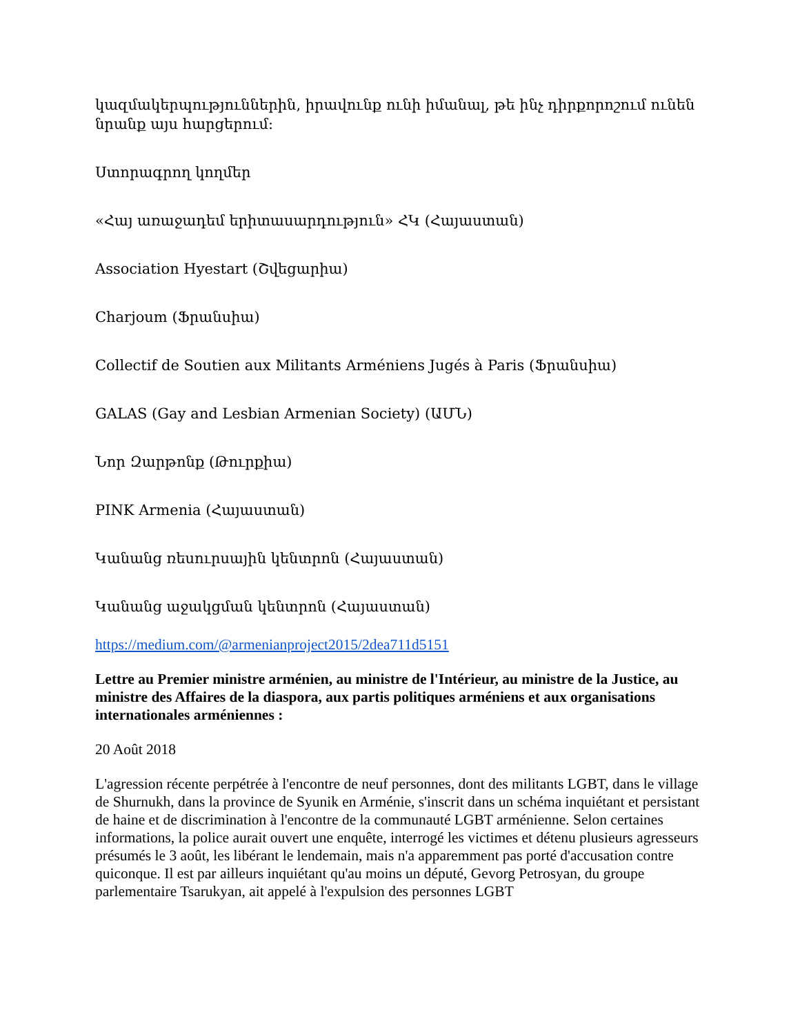կազմակերպություններին, իրավունք ունի իմանալ, թե ինչ դիրքորոշում ունեն նրանք այս հարցերում:
Ստորագրող կողմեր
«Հայ առաջադեմ երիտասարդություն» ՀԿ (Հայաստան)
Association Hyestart (Շվեցարիա)
Charjoum (Ֆրանսիա)
Collectif de Soutien aux Militants Arméniens Jugés à Paris (Ֆրանսիա)
GALAS (Gay and Lesbian Armenian Society) (ԱՄՆ)
Նոր Զարթոնք (Թուրքիա)
PINK Armenia (Հայաստան)
Կանանց ռեսուրսային կենտրոն (Հայաստան)
Կանանց աջակցման կենտրոն (Հայաստան)
https://medium.com/@armenianproject2015/2dea711d5151
Lettre au Premier ministre arménien, au ministre de l'Intérieur, au ministre de la Justice, au ministre des Affaires de la diaspora, aux partis politiques arméniens et aux organisations internationales arméniennes :
20 Août 2018
L'agression récente perpétrée à l'encontre de neuf personnes, dont des militants LGBT, dans le village de Shurnukh, dans la province de Syunik en Arménie, s'inscrit dans un schéma inquiétant et persistant de haine et de discrimination à l'encontre de la communauté LGBT arménienne. Selon certaines informations, la police aurait ouvert une enquête, interrogé les victimes et détenu plusieurs agresseurs présumés le 3 août, les libérant le lendemain, mais n'a apparemment pas porté d'accusation contre quiconque. Il est par ailleurs inquiétant qu'au moins un député, Gevorg Petrosyan, du groupe parlementaire Tsarukyan, ait appelé à l'expulsion des personnes LGBT